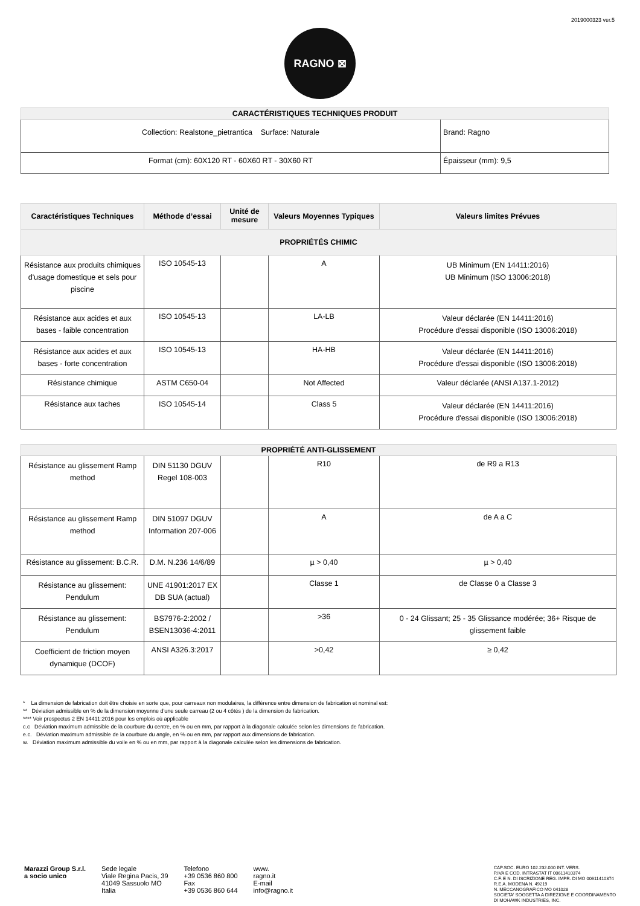2019000323 ver.5
RAGNO ⊠
| CARACTÉRISTIQUES TECHNIQUES PRODUIT | |
| Collection: Realstone_pietrantica Surface: Naturale | Brand: Ragno |
| Format (cm): 60X120 RT - 60X60 RT - 30X60 RT | Épaisseur (mm): 9,5 |
| Caractéristiques Techniques | Méthode d’essai | Unité de mesure | Valeurs Moyennes Typiques | Valeurs limites Prévues |
| --- | --- | --- | --- | --- |
| PROPRIÉTÉS CHIMIC | | | | |
| Résistance aux produits chimiques d'usage domestique et sels pour piscine | ISO 10545-13 | | A | UB Minimum (EN 14411:2016) UB Minimum (ISO 13006:2018) |
| Résistance aux acides et aux bases - faible concentration | ISO 10545-13 | | LA-LB | Valeur déclarée (EN 14411:2016) Procédure d'essai disponible (ISO 13006:2018) |
| Résistance aux acides et aux bases - forte concentration | ISO 10545-13 | | HA-HB | Valeur déclarée (EN 14411:2016) Procédure d'essai disponible (ISO 13006:2018) |
| Résistance chimique | ASTM C650-04 | | Not Affected | Valeur déclarée (ANSI A137.1-2012) |
| Résistance aux taches | ISO 10545-14 | | Class 5 | Valeur déclarée (EN 14411:2016) Procédure d'essai disponible (ISO 13006:2018) |
| PROPRIÉTÉ ANTI-GLISSEMENT | | | | |
| Résistance au glissement Ramp method | DIN 51130 DGUV Regel 108-003 | | R10 | de R9 a R13 |
| Résistance au glissement Ramp method | DIN 51097 DGUV Information 207-006 | | A | de A a C |
| Résistance au glissement: B.C.R. | D.M. N.236 14/6/89 | | µ > 0,40 | µ > 0,40 |
| Résistance au glissement: Pendulum | UNE 41901:2017 EX DB SUA (actual) | | Classe 1 | de Classe 0 a Classe 3 |
| Résistance au glissement: Pendulum | BS7976-2:2002 / BSEN13036-4:2011 | | >36 | 0 - 24 Glissant; 25 - 35 Glissance modérée; 36+ Risque de glissement faible |
| Coefficient de friction moyen dynamique (DCOF) | ANSI A326.3:2017 | | >0,42 | ≥ 0,42 |
* La dimension de fabrication doit être choisie en sorte que, pour carreaux non modulaires, la différence entre dimension de fabrication et nominal est:
** Déviation admissible en % de la dimension moyenne d'une seule carreau (2 ou 4 côtés ) de la dimension de fabrication.
**** Voir prospectus 2 EN 14411:2016 pour les emplois où applicable
c.c Déviation maximum admissible de la courbure du centre, en % ou en mm, par rapport à la diagonale calculée selon les dimensions de fabrication.
e.c. Déviation maximum admissible de la courbure du angle, en % ou en mm, par rapport aux dimensions de fabrication.
w. Déviation maximum admissible du voile en % ou en mm, par rapport à la diagonale calculée selon les dimensions de fabrication.
Marazzi Group S.r.l.
a socio unico
Sede legale
Viale Regina Pacis, 39
41049 Sassuolo MO
Italia
Telefono
+39 0536 860 800
Fax
+39 0536 860 644
www.
ragno.it
E-mail
info@ragno.it
CAP.SOC. EURO 102.232.000 INT. VERS.
P.IVA E COD. INTRASTAT IT 00611410374
C.F. E N. DI ISCRIZIONE REG. IMPR. DI MO 00611410374
R.E.A. MODENA N. 49219
N. MECCANOGRAFICO MO 041028
SOCIETA' SOGGETTA A DIREZIONE E COORDINAMENTO
DI MOHAWK INDUSTRIES, INC.